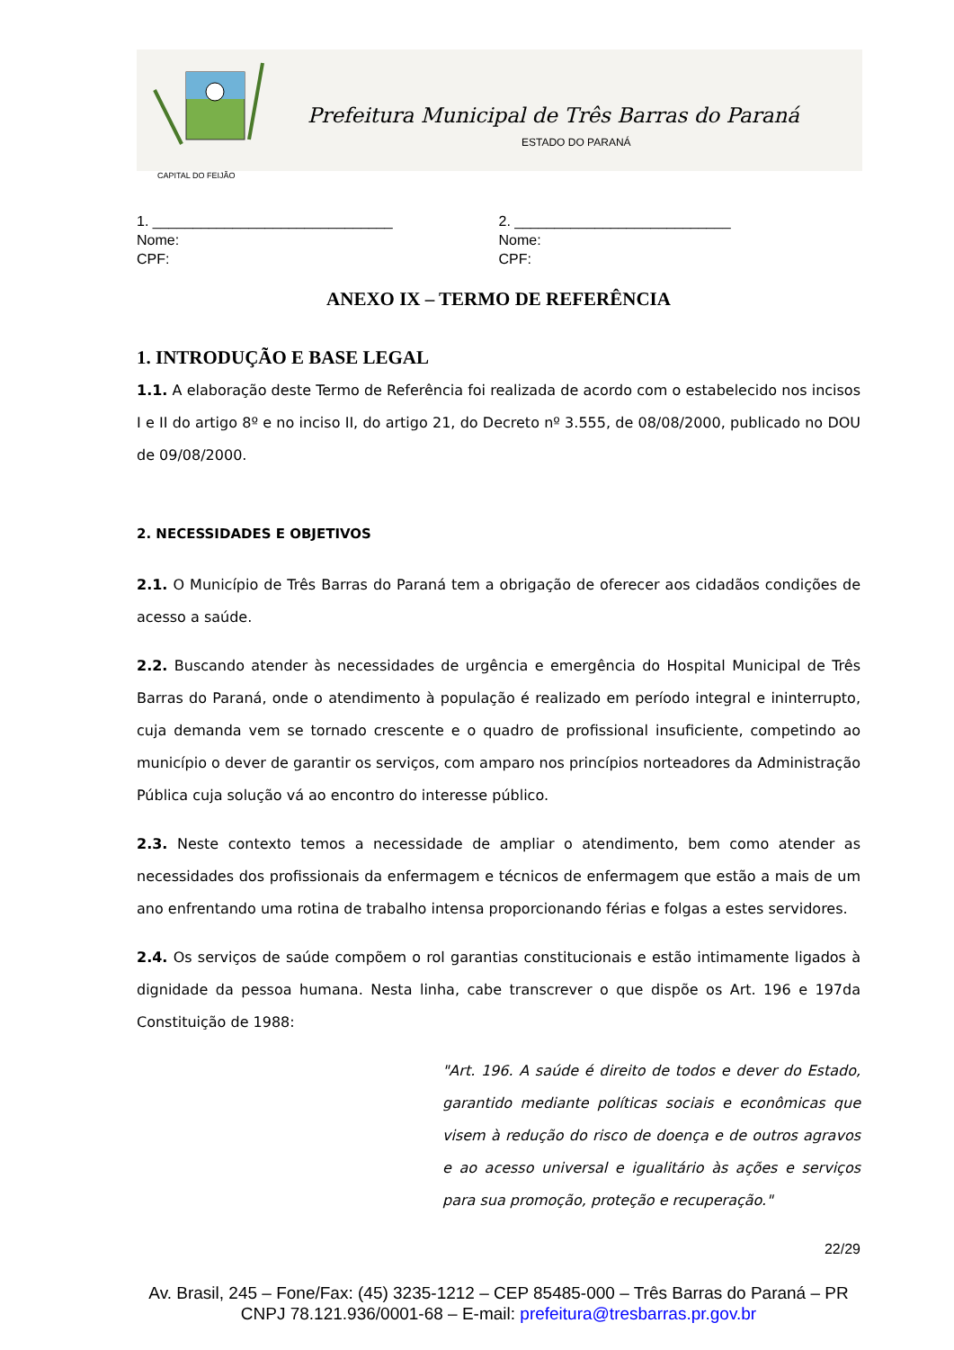CAPITAL DO FEIJÃO
Prefeitura Municipal de Três Barras do Paraná
ESTADO DO PARANÁ
1. ______________________________
Nome:
CPF:
2. ___________________________
Nome:
CPF:
ANEXO IX – TERMO DE REFERÊNCIA
1. INTRODUÇÃO E BASE LEGAL
1.1. A elaboração deste Termo de Referência foi realizada de acordo com o estabelecido nos incisos I e II do artigo 8º e no inciso II, do artigo 21, do Decreto nº 3.555, de 08/08/2000, publicado no DOU de 09/08/2000.
2. NECESSIDADES E OBJETIVOS
2.1. O Município de Três Barras do Paraná tem a obrigação de oferecer aos cidadãos condições de acesso a saúde.
2.2. Buscando atender às necessidades de urgência e emergência do Hospital Municipal de Três Barras do Paraná, onde o atendimento à população é realizado em período integral e ininterrupto, cuja demanda vem se tornado crescente e o quadro de profissional insuficiente, competindo ao município o dever de garantir os serviços, com amparo nos princípios norteadores da Administração Pública cuja solução vá ao encontro do interesse público.
2.3. Neste contexto temos a necessidade de ampliar o atendimento, bem como atender as necessidades dos profissionais da enfermagem e técnicos de enfermagem que estão a mais de um ano enfrentando uma rotina de trabalho intensa proporcionando férias e folgas a estes servidores.
2.4. Os serviços de saúde compõem o rol garantias constitucionais e estão intimamente ligados à dignidade da pessoa humana. Nesta linha, cabe transcrever o que dispõe os Art. 196 e 197da Constituição de 1988:
"Art. 196. A saúde é direito de todos e dever do Estado, garantido mediante políticas sociais e econômicas que visem à redução do risco de doença e de outros agravos e ao acesso universal e igualitário às ações e serviços para sua promoção, proteção e recuperação."
22/29
Av. Brasil, 245 – Fone/Fax: (45) 3235-1212 – CEP 85485-000 – Três Barras do Paraná – PR
CNPJ 78.121.936/0001-68 – E-mail: prefeitura@tresbarras.pr.gov.br